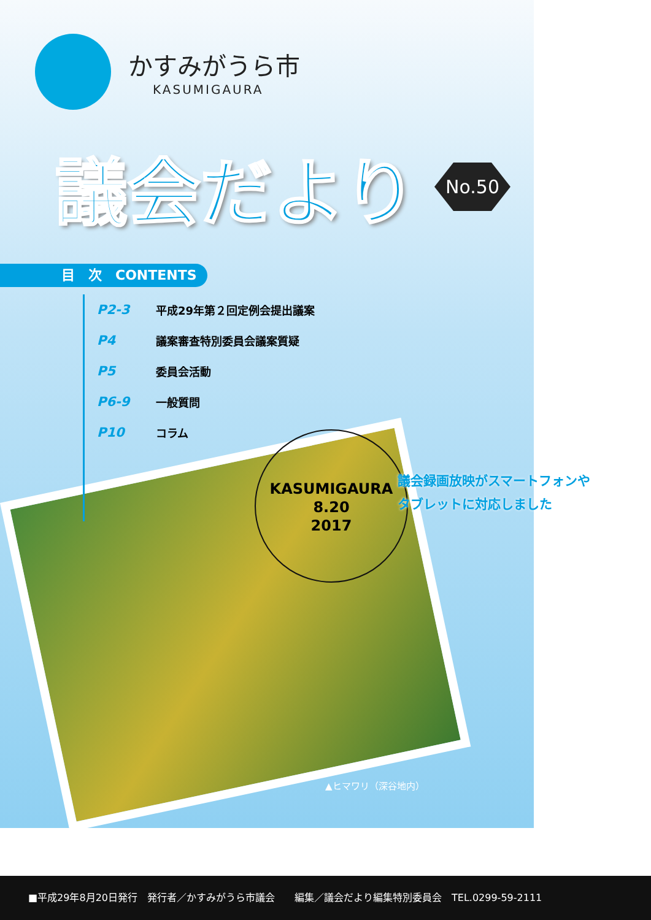かすみがうら市
KASUMIGAURA
議会だより
No.50
目　次　CONTENTS
P2-3 平成29年第２回定例会提出議案
P4 議案審査特別委員会議案質疑
P5 委員会活動
P6-9 一般質問
P10 コラム
KASUMIGAURA
8.20
2017
議会録画放映がスマートフォンや
タブレットに対応しました
▲ヒマワリ（深谷地内）
■平成29年8月20日発行　発行者／かすみがうら市議会　　編集／議会だより編集特別委員会　TEL.0299-59-2111